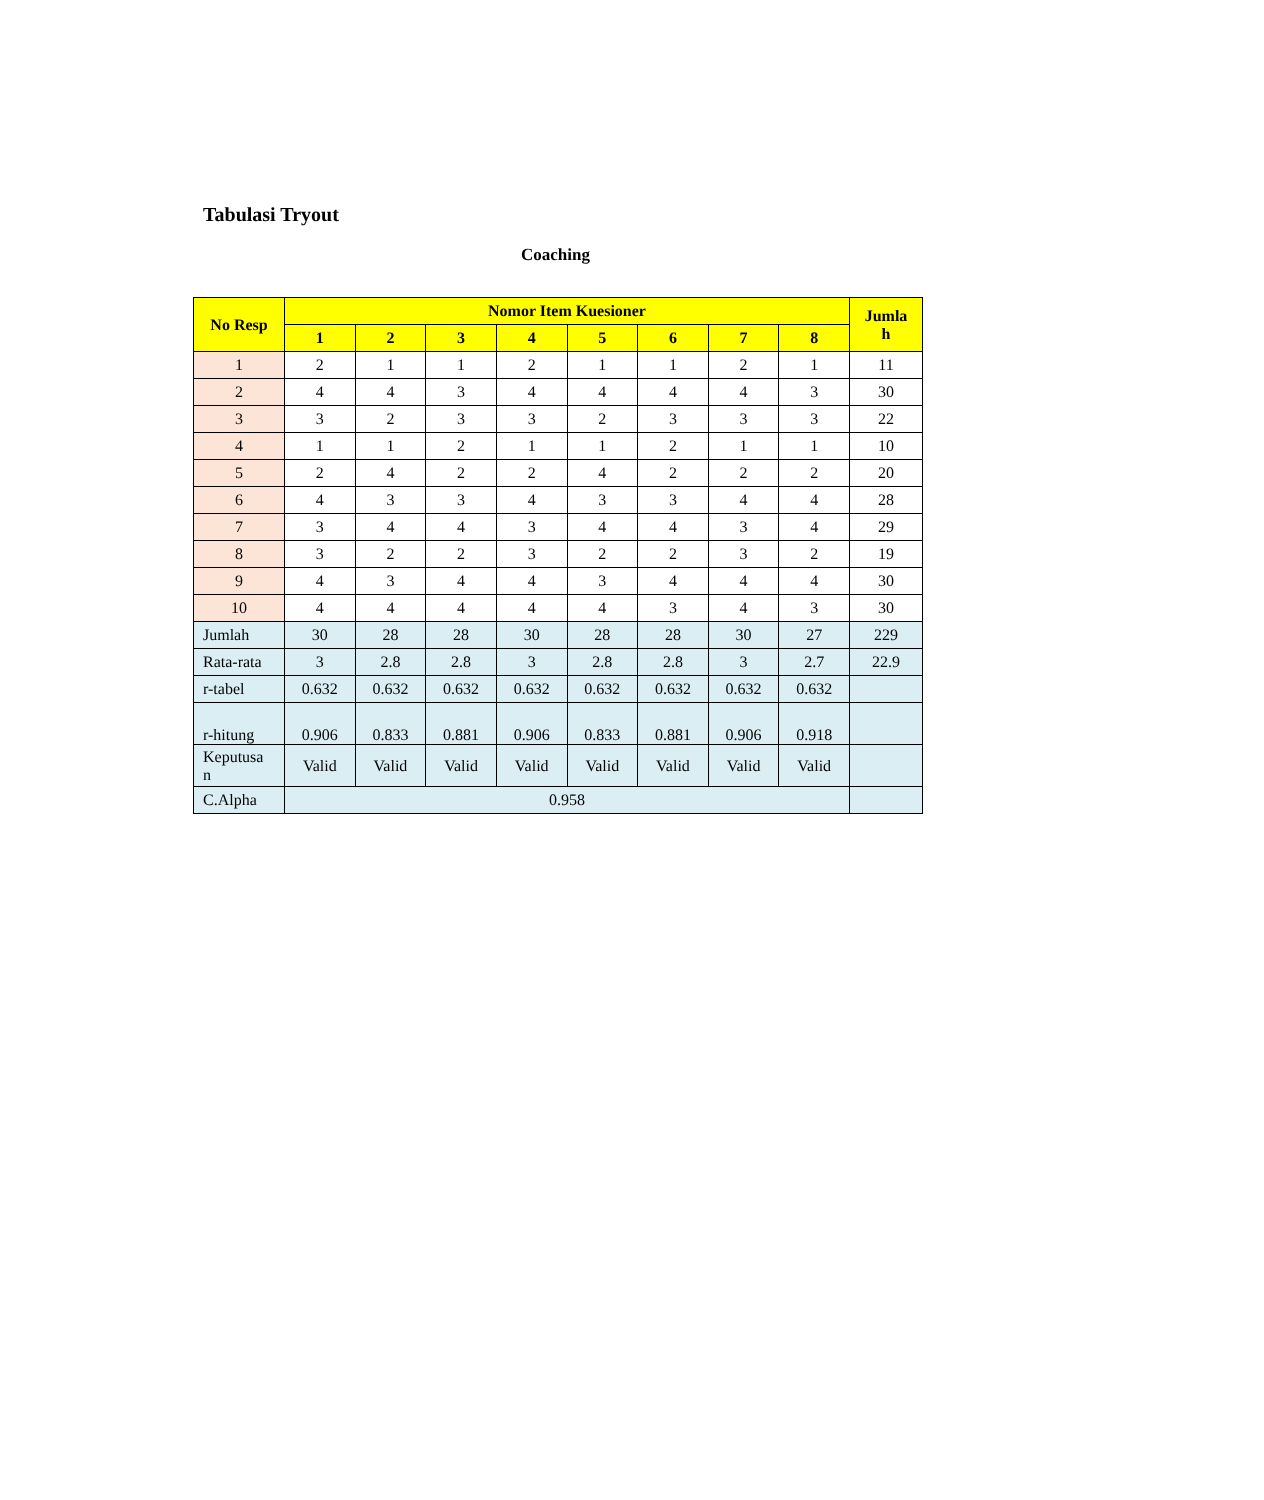Tabulasi Tryout
Coaching
| No Resp | Nomor Item Kuesioner | | | | | | | | Jumla h |
| --- | --- | --- | --- | --- | --- | --- | --- | --- | --- |
| | 1 | 2 | 3 | 4 | 5 | 6 | 7 | 8 | |
| 1 | 2 | 1 | 1 | 2 | 1 | 1 | 2 | 1 | 11 |
| 2 | 4 | 4 | 3 | 4 | 4 | 4 | 4 | 3 | 30 |
| 3 | 3 | 2 | 3 | 3 | 2 | 3 | 3 | 3 | 22 |
| 4 | 1 | 1 | 2 | 1 | 1 | 2 | 1 | 1 | 10 |
| 5 | 2 | 4 | 2 | 2 | 4 | 2 | 2 | 2 | 20 |
| 6 | 4 | 3 | 3 | 4 | 3 | 3 | 4 | 4 | 28 |
| 7 | 3 | 4 | 4 | 3 | 4 | 4 | 3 | 4 | 29 |
| 8 | 3 | 2 | 2 | 3 | 2 | 2 | 3 | 2 | 19 |
| 9 | 4 | 3 | 4 | 4 | 3 | 4 | 4 | 4 | 30 |
| 10 | 4 | 4 | 4 | 4 | 4 | 3 | 4 | 3 | 30 |
| Jumlah | 30 | 28 | 28 | 30 | 28 | 28 | 30 | 27 | 229 |
| Rata-rata | 3 | 2.8 | 2.8 | 3 | 2.8 | 2.8 | 3 | 2.7 | 22.9 |
| r-tabel | 0.632 | 0.632 | 0.632 | 0.632 | 0.632 | 0.632 | 0.632 | 0.632 | |
| r-hitung | 0.906 | 0.833 | 0.881 | 0.906 | 0.833 | 0.881 | 0.906 | 0.918 | |
| Keputusa n | Valid | Valid | Valid | Valid | Valid | Valid | Valid | Valid | |
| C.Alpha | 0.958 | | | | | | | | |